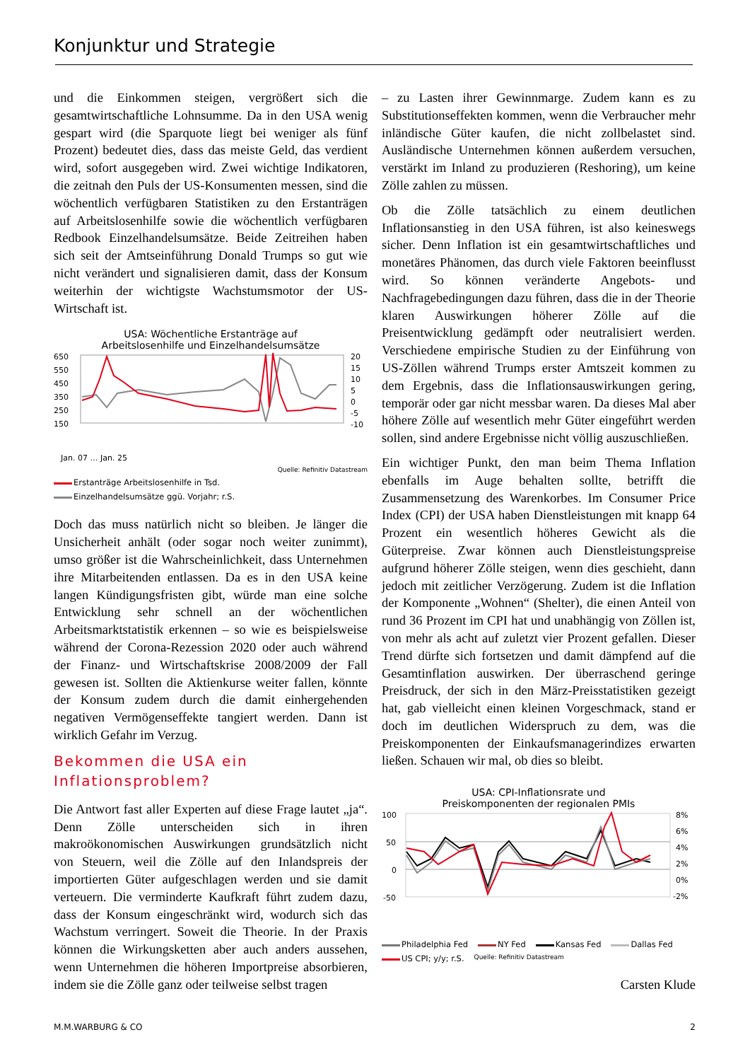Konjunktur und Strategie
und die Einkommen steigen, vergrößert sich die gesamtwirtschaftliche Lohnsumme. Da in den USA wenig gespart wird (die Sparquote liegt bei weniger als fünf Prozent) bedeutet dies, dass das meiste Geld, das verdient wird, sofort ausgegeben wird. Zwei wichtige Indikatoren, die zeitnah den Puls der US-Konsumenten messen, sind die wöchentlich verfügbaren Statistiken zu den Erstanträgen auf Arbeitslosenhilfe sowie die wöchentlich verfügbaren Redbook Einzelhandelsumsätze. Beide Zeitreihen haben sich seit der Amtseinführung Donald Trumps so gut wie nicht verändert und signalisieren damit, dass der Konsum weiterhin der wichtigste Wachstumsmotor der US-Wirtschaft ist.
USA: Wöchentliche Erstanträge auf
Arbeitslosenhilfe und Einzelhandelsumsätze
650
550
450
350
250
150
20
15
10
5
0
-5
-10
Jan. 07 … Jan. 25
Quelle: Refinitiv Datastream
Erstanträge Arbeitslosenhilfe in Tsd. Einzelhandelsumsätze ggü. Vorjahr; r.S.
Doch das muss natürlich nicht so bleiben. Je länger die Unsicherheit anhält (oder sogar noch weiter zunimmt), umso größer ist die Wahrscheinlichkeit, dass Unternehmen ihre Mitarbeitenden entlassen. Da es in den USA keine langen Kündigungsfristen gibt, würde man eine solche Entwicklung sehr schnell an der wöchentlichen Arbeitsmarktstatistik erkennen – so wie es beispielsweise während der Corona-Rezession 2020 oder auch während der Finanz- und Wirtschaftskrise 2008/2009 der Fall gewesen ist. Sollten die Aktienkurse weiter fallen, könnte der Konsum zudem durch die damit einhergehenden negativen Vermögenseffekte tangiert werden. Dann ist wirklich Gefahr im Verzug.
Bekommen die USA ein Inflationsproblem?
Die Antwort fast aller Experten auf diese Frage lautet „ja“. Denn Zölle unterscheiden sich in ihren makroökonomischen Auswirkungen grundsätzlich nicht von Steuern, weil die Zölle auf den Inlandspreis der importierten Güter aufgeschlagen werden und sie damit verteuern. Die verminderte Kaufkraft führt zudem dazu, dass der Konsum eingeschränkt wird, wodurch sich das Wachstum verringert. Soweit die Theorie. In der Praxis können die Wirkungsketten aber auch anders aussehen, wenn Unternehmen die höheren Importpreise absorbieren, indem sie die Zölle ganz oder teilweise selbst tragen
– zu Lasten ihrer Gewinnmarge. Zudem kann es zu Substitutionseffekten kommen, wenn die Verbraucher mehr inländische Güter kaufen, die nicht zollbelastet sind. Ausländische Unternehmen können außerdem versuchen, verstärkt im Inland zu produzieren (Reshoring), um keine Zölle zahlen zu müssen.
Ob die Zölle tatsächlich zu einem deutlichen Inflationsanstieg in den USA führen, ist also keineswegs sicher. Denn Inflation ist ein gesamtwirtschaftliches und monetäres Phänomen, das durch viele Faktoren beeinflusst wird. So können veränderte Angebots- und Nachfragebedingungen dazu führen, dass die in der Theorie klaren Auswirkungen höherer Zölle auf die Preisentwicklung gedämpft oder neutralisiert werden. Verschiedene empirische Studien zu der Einführung von US-Zöllen während Trumps erster Amtszeit kommen zu dem Ergebnis, dass die Inflationsauswirkungen gering, temporär oder gar nicht messbar waren. Da dieses Mal aber höhere Zölle auf wesentlich mehr Güter eingeführt werden sollen, sind andere Ergebnisse nicht völlig auszuschließen.
Ein wichtiger Punkt, den man beim Thema Inflation ebenfalls im Auge behalten sollte, betrifft die Zusammensetzung des Warenkorbes. Im Consumer Price Index (CPI) der USA haben Dienstleistungen mit knapp 64 Prozent ein wesentlich höheres Gewicht als die Güterpreise. Zwar können auch Dienstleistungspreise aufgrund höherer Zölle steigen, wenn dies geschieht, dann jedoch mit zeitlicher Verzögerung. Zudem ist die Inflation der Komponente „Wohnen“ (Shelter), die einen Anteil von rund 36 Prozent im CPI hat und unabhängig von Zöllen ist, von mehr als acht auf zuletzt vier Prozent gefallen. Dieser Trend dürfte sich fortsetzen und damit dämpfend auf die Gesamtinflation auswirken. Der überraschend geringe Preisdruck, der sich in den März-Preisstatistiken gezeigt hat, gab vielleicht einen kleinen Vorgeschmack, stand er doch im deutlichen Widerspruch zu dem, was die Preiskomponenten der Einkaufsmanagerindizes erwarten ließen. Schauen wir mal, ob dies so bleibt.
USA: CPI-Inflationsrate und
Preiskomponenten der regionalen PMIs
100
50
0
-50
8%
6%
4%
2%
0%
-2%
Philadelphia Fed NY Fed Kansas Fed Dallas Fed US CPI; y/y; r.S. Quelle: Refinitiv Datastream
Carsten Klude
M.M.WARBURG & CO 2